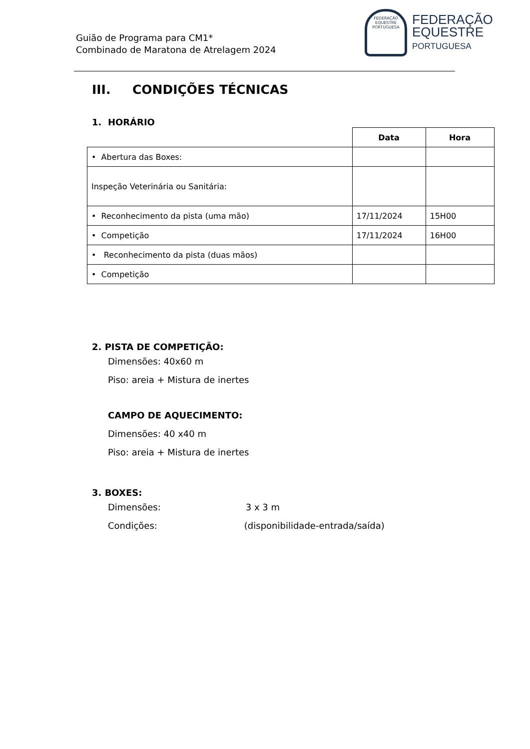Guião de Programa para CM1*
Combinado de Maratona de Atrelagem 2024
FEDERAÇÃO EQUESTRE PORTUGUESA
FEDERAÇÃO
EQUESTRE
PORTUGUESA
III. CONDIÇÕES TÉCNICAS
1. HORÁRIO
| | Data | Hora |
| • Abertura das Boxes: | | |
| Inspeção Veterinária ou Sanitária: | | |
| • Reconhecimento da pista (uma mão) | 17/11/2024 | 15H00 |
| • Competição | 17/11/2024 | 16H00 |
| • Reconhecimento da pista (duas mãos) | | |
| • Competição | | |
2. PISTA DE COMPETIÇÃO:
Dimensões: 40x60 m
Piso: areia + Mistura de inertes
CAMPO DE AQUECIMENTO:
Dimensões: 40 x40 m
Piso: areia + Mistura de inertes
3. BOXES:
Dimensões: 3 x 3 m
Condições: (disponibilidade-entrada/saída)